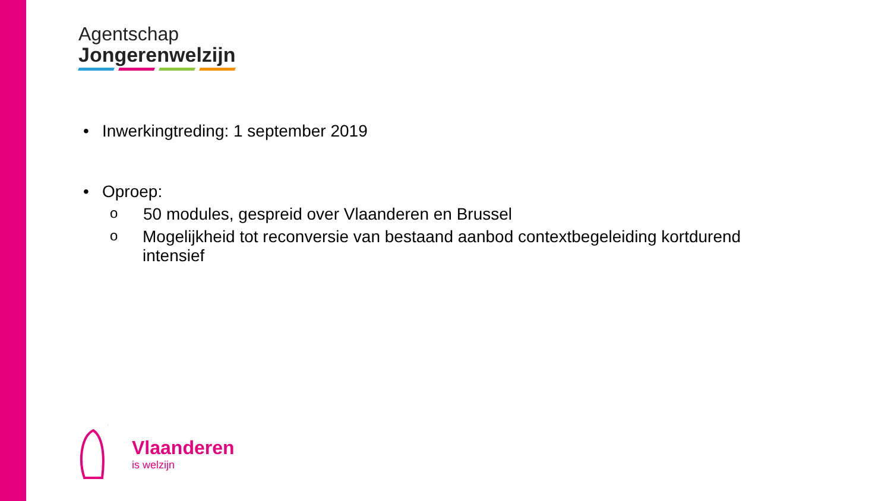Agentschap
Jongerenwelzijn
• Inwerkingtreding: 1 september 2019
• Oproep:
o 50 modules, gespreid over Vlaanderen en Brussel
o Mogelijkheid tot reconversie van bestaand aanbod contextbegeleiding kortdurend intensief
Vlaanderen
is welzijn